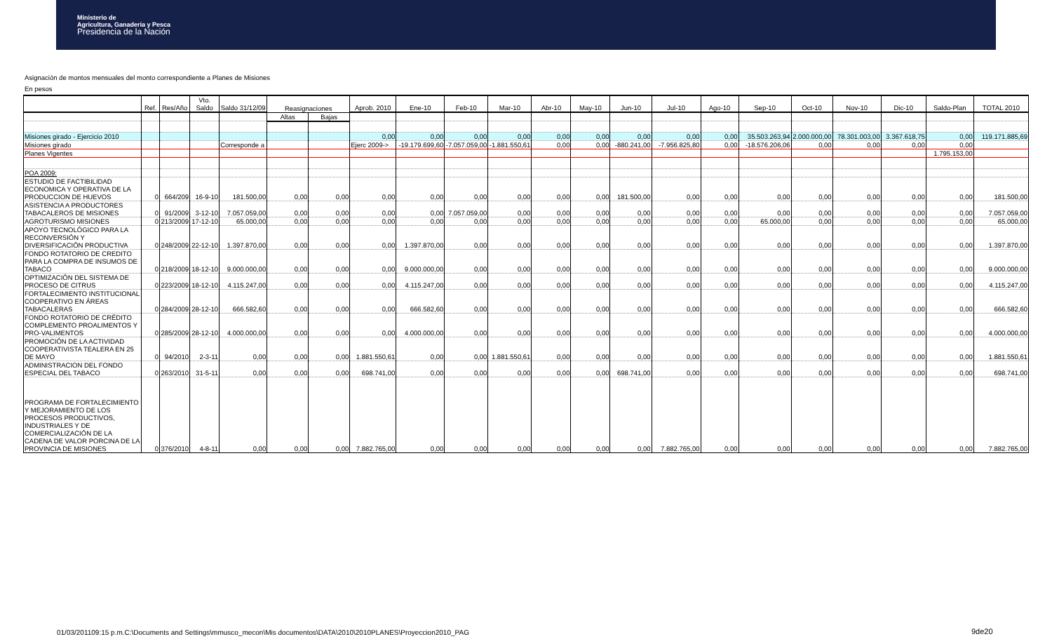Ministerio de
Agricultura, Ganadería y Pesca
Presidencia de la Nación
Asignación de montos mensuales del monto correspondiente a Planes de Misiones
En pesos
| | Ref. | Res/Año | Vto. Saldo | Saldo 31/12/09 | Reasignaciones | | Aprob. 2010 | Ene-10 | Feb-10 | Mar-10 | Abr-10 | May-10 | Jun-10 | Jul-10 | Ago-10 | Sep-10 | Oct-10 | Nov-10 | Dic-10 | Saldo-Plan | TOTAL 2010 |
| --- | --- | --- | --- | --- | --- | --- | --- | --- | --- | --- | --- | --- | --- | --- | --- | --- | --- | --- | --- | --- | --- |
| | | | | | Altas | Bajas | | | | | | | | | | | | | | | |
| Misiones girado - Ejercicio 2010 | | | | | | | 0,00 | 0,00 | 0,00 | 0,00 | 0,00 | 0,00 | 0,00 | 0,00 | 0,00 | 35.503.263,94 | 2.000.000,00 | 78.301.003,00 | 3.367.618,75 | 0,00 | 119.171.885,69 |
| Misiones girado | | | | Corresponde a | | | Ejerc 2009-> | -19.179.699,60 | -7.057.059,00 | -1.881.550,61 | 0,00 | 0,00 | -880.241,00 | -7.956.825,80 | 0,00 | -18.576.206,06 | 0,00 | 0,00 | 0,00 | 0,00 | |
| Planes Vigentes | | | | | | | | | | | | | | | | | | | | 1.795.153,00 | |
| POA 2009: | | | | | | | | | | | | | | | | | | | | | |
| ESTUDIO DE FACTIBILIDAD ECONOMICA Y OPERATIVA DE LA PRODUCCION DE HUEVOS | 0 | 664/209 | 16-9-10 | 181.500,00 | 0,00 | 0,00 | 0,00 | 0,00 | 0,00 | 0,00 | 0,00 | 0,00 | 181.500,00 | 0,00 | 0,00 | 0,00 | 0,00 | 0,00 | 0,00 | 0,00 | 181.500,00 |
| ASISTENCIA A PRODUCTORES TABACALEROS DE MISIONES | 0 | 91/2009 | 3-12-10 | 7.057.059,00 | 0,00 | 0,00 | 0,00 | 0,00 | 7.057.059,00 | 0,00 | 0,00 | 0,00 | 0,00 | 0,00 | 0,00 | 0,00 | 0,00 | 0,00 | 0,00 | 0,00 | 7.057.059,00 |
| AGROTURISMO MISIONES | 0 | 213/2009 | 17-12-10 | 65.000,00 | 0,00 | 0,00 | 0,00 | 0,00 | 0,00 | 0,00 | 0,00 | 0,00 | 0,00 | 0,00 | 0,00 | 65.000,00 | 0,00 | 0,00 | 0,00 | 0,00 | 65.000,00 |
| APOYO TECNOLÓGICO PARA LA RECONVERSIÓN Y DIVERSIFICACIÓN PRODUCTIVA | 0 | 248/2009 | 22-12-10 | 1.397.870,00 | 0,00 | 0,00 | 0,00 | 1.397.870,00 | 0,00 | 0,00 | 0,00 | 0,00 | 0,00 | 0,00 | 0,00 | 0,00 | 0,00 | 0,00 | 0,00 | 0,00 | 1.397.870,00 |
| FONDO ROTATORIO DE CREDITO PARA LA COMPRA DE INSUMOS DE TABACO | 0 | 218/2009 | 18-12-10 | 9.000.000,00 | 0,00 | 0,00 | 0,00 | 9.000.000,00 | 0,00 | 0,00 | 0,00 | 0,00 | 0,00 | 0,00 | 0,00 | 0,00 | 0,00 | 0,00 | 0,00 | 0,00 | 9.000.000,00 |
| OPTIMIZACIÓN DEL SISTEMA DE PROCESO DE CITRUS | 0 | 223/2009 | 18-12-10 | 4.115.247,00 | 0,00 | 0,00 | 0,00 | 4.115.247,00 | 0,00 | 0,00 | 0,00 | 0,00 | 0,00 | 0,00 | 0,00 | 0,00 | 0,00 | 0,00 | 0,00 | 0,00 | 4.115.247,00 |
| FORTALECIMIENTO INSTITUCIONAL COOPERATIVO EN ÁREAS TABACALERAS | 0 | 284/2009 | 28-12-10 | 666.582,60 | 0,00 | 0,00 | 0,00 | 666.582,60 | 0,00 | 0,00 | 0,00 | 0,00 | 0,00 | 0,00 | 0,00 | 0,00 | 0,00 | 0,00 | 0,00 | 0,00 | 666.582,60 |
| FONDO ROTATORIO DE CRÉDITO COMPLEMENTO PROALIMENTOS Y PRO-VALIMENTOS | 0 | 285/2009 | 28-12-10 | 4.000.000,00 | 0,00 | 0,00 | 0,00 | 4.000.000,00 | 0,00 | 0,00 | 0,00 | 0,00 | 0,00 | 0,00 | 0,00 | 0,00 | 0,00 | 0,00 | 0,00 | 0,00 | 4.000.000,00 |
| PROMOCIÓN DE LA ACTIVIDAD COOPERATIVISTA TEALERA EN 25 DE MAYO | 0 | 94/2010 | 2-3-11 | 0,00 | 0,00 | 0,00 | 1.881.550,61 | 0,00 | 0,00 | 1.881.550,61 | 0,00 | 0,00 | 0,00 | 0,00 | 0,00 | 0,00 | 0,00 | 0,00 | 0,00 | 0,00 | 1.881.550,61 |
| ADMINISTRACION DEL FONDO ESPECIAL DEL TABACO | 0 | 263/2010 | 31-5-11 | 0,00 | 0,00 | 0,00 | 698.741,00 | 0,00 | 0,00 | 0,00 | 0,00 | 0,00 | 698.741,00 | 0,00 | 0,00 | 0,00 | 0,00 | 0,00 | 0,00 | 0,00 | 698.741,00 |
| PROGRAMA DE FORTALECIMIENTO Y MEJORAMIENTO DE LOS PROCESOS PRODUCTIVOS, INDUSTRIALES Y DE COMERCIALIZACIÓN DE LA CADENA DE VALOR PORCINA DE LA PROVINCIA DE MISIONES | 0 | 376/2010 | 4-8-11 | 0,00 | 0,00 | 0,00 | 7.882.765,00 | 0,00 | 0,00 | 0,00 | 0,00 | 0,00 | 0,00 | 7.882.765,00 | 0,00 | 0,00 | 0,00 | 0,00 | 0,00 | 0,00 | 7.882.765,00 |
01/03/201109:15 p.m.C:\Documents and Settings\mmusco_mecon\Mis documentos\DATA\2010\2010PLANES\Proyeccion2010_PAG
9de20